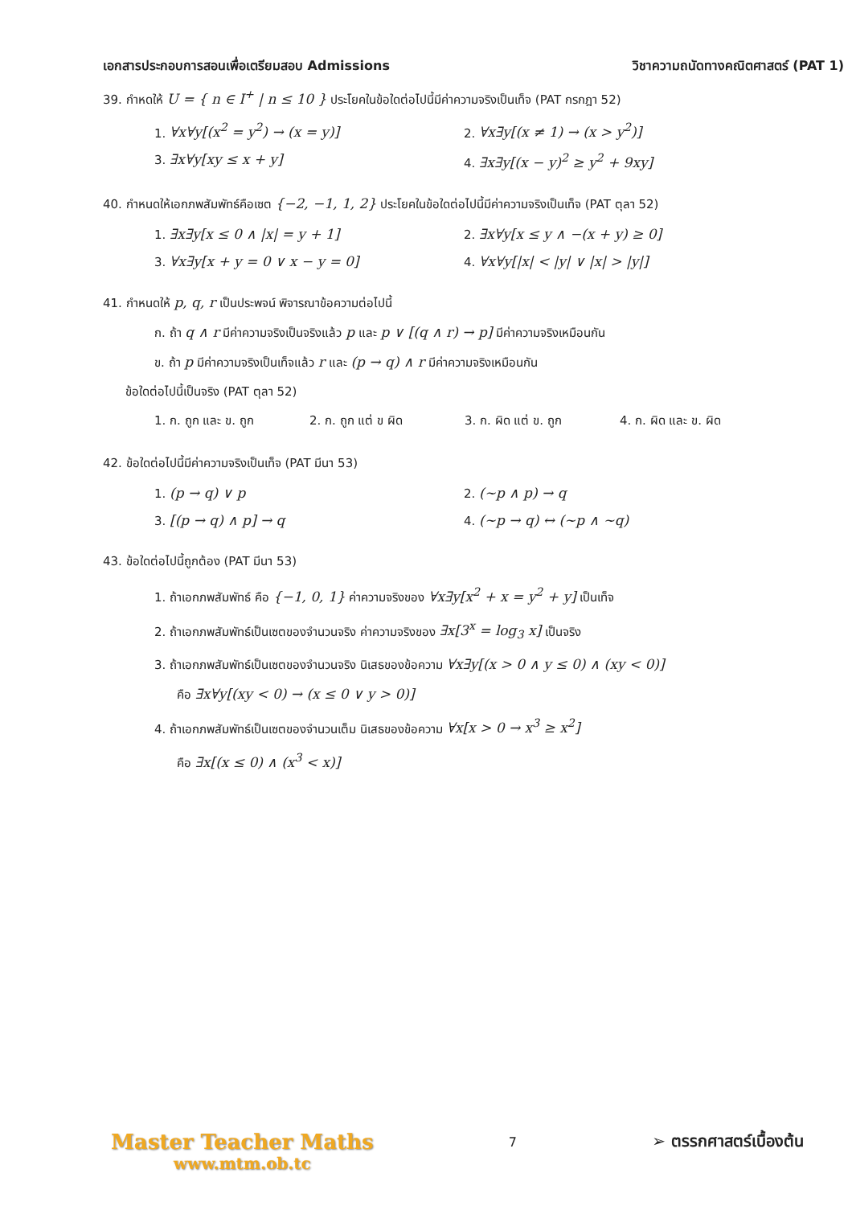เอกสารประกอบการสอนเพื่อเตรียมสอบ Admissions วิชาความถนัดทางคณิตศาสตร์ (PAT 1)
39. กำหดให้ U = { n ∈ I<sup>+</sup> | n ≤ 10 } ประโยคในข้อใดต่อไปนี้มีค่าความจริงเป็นเท็จ (PAT กรกฎา 52)
1. ∀x∀y[(x<sup>2</sup> = y<sup>2</sup>) → (x = y)]
2. ∀x∃y[(x ≠ 1) → (x > y<sup>2</sup>)]
3. ∃x∀y[xy ≤ x + y]
4. ∃x∃y[(x − y)<sup>2</sup> ≥ y<sup>2</sup> + 9xy]
40. กำหนดให้เอกภพสัมพัทธ์คือเซต {−2, −1, 1, 2} ประโยคในข้อใดต่อไปนี้มีค่าความจริงเป็นเท็จ (PAT ตุลา 52)
1. ∃x∃y[x ≤ 0 ∧ |x| = y + 1]
2. ∃x∀y[x ≤ y ∧ −(x + y) ≥ 0]
3. ∀x∃y[x + y = 0 ∨ x − y = 0]
4. ∀x∀y[|x| < |y| ∨ |x| > |y|]
41. กำหนดให้ p, q, r เป็นประพจน์ พิจารณาข้อความต่อไปนี้
ก. ถ้า q ∧ r มีค่าความจริงเป็นจริงแล้ว p และ p ∨ [(q ∧ r) → p] มีค่าความจริงเหมือนกัน
ข. ถ้า p มีค่าความจริงเป็นเท็จแล้ว r และ (p → q) ∧ r มีค่าความจริงเหมือนกัน
ข้อใดต่อไปนี้เป็นจริง (PAT ตุลา 52)
1. ก. ถูก และ ข. ถูก
2. ก. ถูก แต่ ข ผิด
3. ก. ผิด แต่ ข. ถูก
4. ก. ผิด และ ข. ผิด
42. ข้อใดต่อไปนี้มีค่าความจริงเป็นเท็จ (PAT มีนา 53)
1. (p → q) ∨ p
2. (~p ∧ p) → q
3. [(p → q) ∧ p] → q
4. (~p → q) ↔ (~p ∧ ~q)
43. ข้อใดต่อไปนี้ถูกต้อง (PAT มีนา 53)
1. ถ้าเอกภพสัมพัทธ์ คือ {−1, 0, 1} ค่าความจริงของ ∀x∃y[x<sup>2</sup> + x = y<sup>2</sup> + y] เป็นเท็จ
2. ถ้าเอกภพสัมพัทธ์เป็นเซตของจำนวนจริง ค่าความจริงของ ∃x[3<sup>x</sup> = log<sub>3</sub> x] เป็นจริง
3. ถ้าเอกภพสัมพัทธ์เป็นเซตของจำนวนจริง นิเสธของข้อความ ∀x∃y[(x > 0 ∧ y ≤ 0) ∧ (xy < 0)]
คือ ∃x∀y[(xy < 0) → (x ≤ 0 ∨ y > 0)]
4. ถ้าเอกภพสัมพัทธ์เป็นเซตของจำนวนเต็ม นิเสธของข้อความ ∀x[x > 0 → x<sup>3</sup> ≥ x<sup>2</sup>]
คือ ∃x[(x ≤ 0) ∧ (x<sup>3</sup> < x)]
Master Teacher Maths
www.mtm.ob.tc
7
➢ ตรรกศาสตร์เบื้องต้น